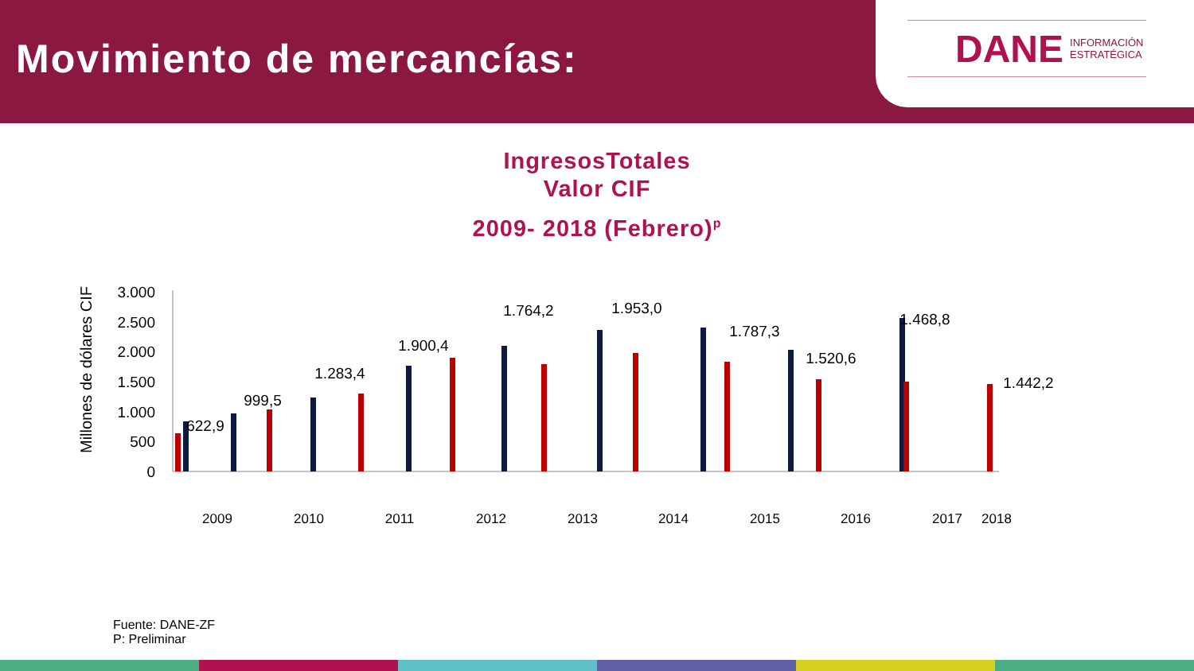Movimiento de mercancías:
DANE INFORMACIÓN
ESTRATÉGICA
IngresosTotales
Valor CIF
2009- 2018 (Febrero)<sup>p</sup>
Millones de dólares CIF
3.000
2.500
2.000
1.500
1.000
500
0
622,9
999,5
1.283,4
1.900,4
1.764,2
1.953,0
1.787,3
1.520,6
1.468,8
1.442,2
2009
2010
2011
2012
2013
2014
2015
2016
2017
2018
Fuente: DANE-ZF
P: Preliminar